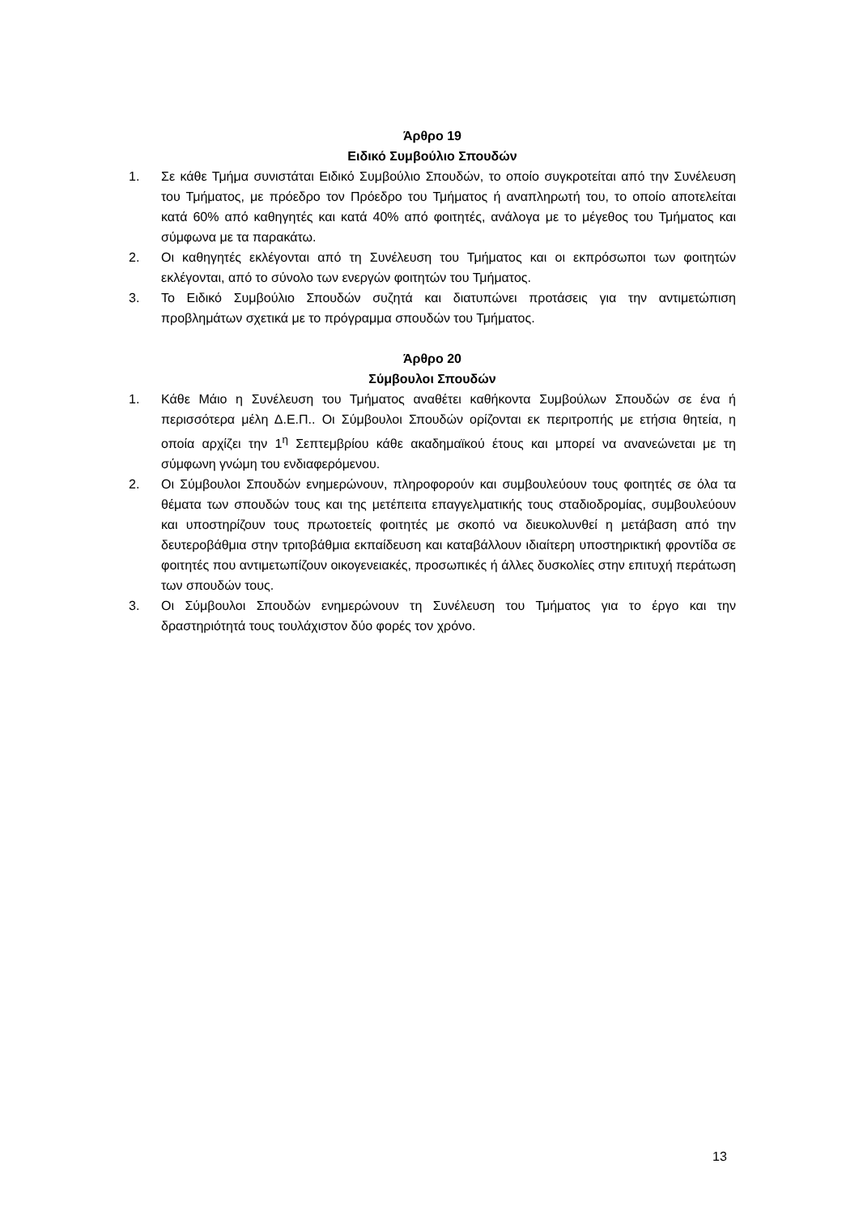Άρθρο 19
Ειδικό Συμβούλιο Σπουδών
1. Σε κάθε Τμήμα συνιστάται Ειδικό Συμβούλιο Σπουδών, το οποίο συγκροτείται από την Συνέλευση του Τμήματος, με πρόεδρο τον Πρόεδρο του Τμήματος ή αναπληρωτή του, το οποίο αποτελείται κατά 60% από καθηγητές και κατά 40% από φοιτητές, ανάλογα με το μέγεθος του Τμήματος και σύμφωνα με τα παρακάτω.
2. Οι καθηγητές εκλέγονται από τη Συνέλευση του Τμήματος και οι εκπρόσωποι των φοιτητών εκλέγονται, από το σύνολο των ενεργών φοιτητών του Τμήματος.
3. Το Ειδικό Συμβούλιο Σπουδών συζητά και διατυπώνει προτάσεις για την αντιμετώπιση προβλημάτων σχετικά με το πρόγραμμα σπουδών του Τμήματος.
Άρθρο 20
Σύμβουλοι Σπουδών
1. Κάθε Μάιο η Συνέλευση του Τμήματος αναθέτει καθήκοντα Συμβούλων Σπουδών σε ένα ή περισσότερα μέλη Δ.Ε.Π.. Οι Σύμβουλοι Σπουδών ορίζονται εκ περιτροπής με ετήσια θητεία, η οποία αρχίζει την 1<sup>η</sup> Σεπτεμβρίου κάθε ακαδημαϊκού έτους και μπορεί να ανανεώνεται με τη σύμφωνη γνώμη του ενδιαφερόμενου.
2. Οι Σύμβουλοι Σπουδών ενημερώνουν, πληροφορούν και συμβουλεύουν τους φοιτητές σε όλα τα θέματα των σπουδών τους και της μετέπειτα επαγγελματικής τους σταδιοδρομίας, συμβουλεύουν και υποστηρίζουν τους πρωτοετείς φοιτητές με σκοπό να διευκολυνθεί η μετάβαση από την δευτεροβάθμια στην τριτοβάθμια εκπαίδευση και καταβάλλουν ιδιαίτερη υποστηρικτική φροντίδα σε φοιτητές που αντιμετωπίζουν οικογενειακές, προσωπικές ή άλλες δυσκολίες στην επιτυχή περάτωση των σπουδών τους.
3. Οι Σύμβουλοι Σπουδών ενημερώνουν τη Συνέλευση του Τμήματος για το έργο και την δραστηριότητά τους τουλάχιστον δύο φορές τον χρόνο.
13